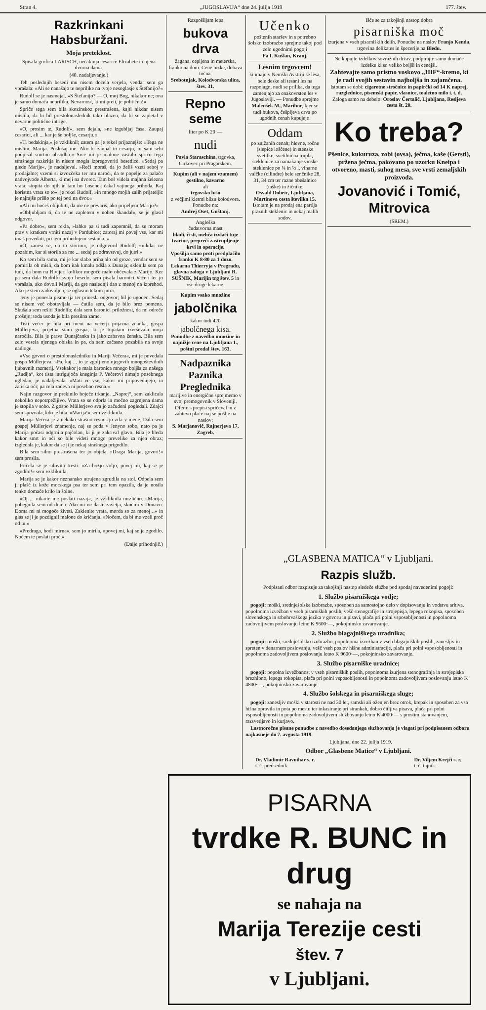Stran 4. „JUGOSLAVIJA“ dne 24. julija 1919 177. štev.
Razkrinkani Habsburžani.
Moja preteklost.
Spisala grofica LARISCH, nečakinja cesarice Elizabete in njena dvorna dama.
(40. nadaljevanje.)
Teh poslednjih besedi mu nisem docela verjela, vendar sem ga vprašala: »Ali se nanašajo te neprilike na tvoje nesoglasje s Štefanijo?«
Rudolf se je nasmejal. »S Štefanijo? — O, moj Bog, nikakor ne; ona je samo domača neprilika. Nevarnost, ki mi preti, je politična!«
Spričo tega sem bila skozinskoz prestrašena, kajti nikdar nisem mislila, da bi bil prestolonaslednik tako blazen, da bi se zapletal v nevarne politične intrige.
»O, prosim te, Rudolf«, sem dejala, »ne izgubljaj časa. Zaupaj cesarici, ali ... kar je še boljše, cesarju.«
»Ti bedakinja,« je vzkliknil; zatem pa je rekel prijaznejše: »Tega ne mislim, Marija. Poslušaj me. Ako bi zaupal to cesarju, bi sam sebi podpisal smrtno obsodbo.« Srce mi je malone zastalo spričo tega strašnega razkritja in nisem mogla izpregovoriti besedice. »Sedaj pa glede Marije«, je nadaljeval. »Reči moraš, da jo želiš vzeti seboj v prodajalne; vzemi si izvozčeka ter mu naroči, da te popelje za palačo nadvojvode Alberta, ki meji na dvorec. Tam boš videla majhna železna vrata; stopita do njih in tam bo Loschek čakal vajinega prihoda. Kaj koristna vrata so to«, je rekel Rudolf, »in mnogo mojih zalih prijateljic je najrajše prišlo po tej poti na dvor.«
»Ali mi hočeš obljubiti, da me ne prevariš, ako pripeljem Marijo?«
»Obljubljam ti, da te ne zapletem v noben škandal«, se je glasil odgovor.
»Pa dobro«, sem rekla, »lahko pa si tudi zapomniš, da se moram prav v kratkem vrniti nazaj v Pardubice; zatoraj mi povej vse, kar mi imaš povedati, pri tem prihodnjem sestanku.«
»O, zanesi se, da to storim«, je odgovoril Rudolf; »nikdar ne pozabim, kar si storila za me ... sedaj pa zdravstvuj, do jutri.«
Ko sem bila sama, mi je kar slabo prihajalo od groze, vendar sem se pomirila ob misli, da bom itak kmalu odšla z Dunaja; sklenila sem pa tudi, da bom na Rivijeri kolikor mogoče malo občevala z Marijo. Ker pa sem dala Rudolfu svojo besedo, sem pisala baronici Večeri ter jo vprašala, ako dovoli Mariji, da gre naslednji dan z menoj na izprehod. Ako je stem zadovoljna, se oglasim tekom jutra.
Jeny je ponesla pismo tja ter prinesla odgovor; bil je ugoden. Sedaj se nisem več obotavljala — čutila sem, da je bilo brez pomena. Skušala sem rešiti Rudolfa; dala sem baronici priložnost, da mi odreče prošnjo; toda usoda je bila presilna zame.
Tisti večer je bila pri meni na večerji prijazna znanka, gospa Müllerjeva, prijetna stara gospa, ki je tupatam izvrševala moja naročila. Bila je prava Dunajčanka in jako zabavna ženska. Bila sem zelo vesela njenega obiska in pa, da sem začasno pozabila na svoje nadloge.
»Vse govori o prestolonasledniku in Mariji Večera«, mi je povedala gospa Müllerjeva. »Pa, kaj ... to je zgolj eno njegovih mnogoštevilnih ljubavnih razmerij. Vsekakor je mala baronica mnogo boljša za našega „Rudija“, kot tista intrigujoča kneginja P. Večerovi nimajo posebnega ugleda«, je nadaljevala. »Mati ve vse, kakor mi pripovedujejo, in zatiska oči; pa cela zadeva ni posebno resna.«
Najin razgovor je prekinilo boječe trkanje. „Naprej“, sem zaklicala nekoliko nepotrpežljivo. Vrata so se odprla in močno zagrnjena dama je stopila v sobo. Z gospo Müllerjevo sva jo začudeni pogledali. Zdajci sem spoznala, kdo je bila. »Marija!« sem vzkliknila.
Marija Večera je z nekako strašno resnostjo zrla v mene. Dala sem gospej Müllerjevi znamenje, naj se poda v Jenyno sobo, nato pa je Marija počasi odgrnila pajčolan, ki ji je zakrival glavo. Bila je bleda kakor smrt in oči so bile videti mnogo prevelike za njen obraz; izgledala je, kakor da se ji je nekaj strašnega prigodilo.
Bila sem silno prestrašena ter jo objela. »Draga Marija, govori!« sem prosila.
Pričela se je silovito tresti. »Za božjo voljo, povej mi, kaj se je zgodilo!« sem vzkliknila.
Marija se je kakor neznansko utrujena zgrudila na stol. Odpela sem ji plašč iz kože morskega psa ter sem pri tem opazila, da je nosila tenko domače krilo in šolne.
»Oj ... nikarte me poslati nazaj«, je vzkliknila mrzlično. »Marija, pobegnila sem od doma. Ako mi ne daste zavetja, skočim v Donavo. Doma mi ni mogoče živeti. Zaklenite vrata, morda so za menoj ..« in glas se ji je pozdignil malone do kričanja. »Nočem, da bi me vzeli proč od tu.«
»Predraga, bodi mirna«, sem jo mirila, »povej mi, kaj se je zgodilo. Nočem te poslati proč.«
(Dalje prihodnjič.)
Razpošiljam lepa
bukova drva
žagana, cepljena in meterska, franko na dom. Cene nizke, dobava točna.
Srebotnjak, Kolodvorska ulica, štev. 31.
Repno seme
liter po K 20·—
nudi
Pavla Staraschina, trgovka, Cirkovec pri Pragarskem.
Kupim (ali v najem vzamem) gostilno, kavarno
ali
trgovsko hišo
z večjimi kletmi blizu kolodvora. Ponudbe na:
Andrej Oset, Guštanj.
Angleška
čudatvorna mast
hladi, čisti, mehča izvlači tuje tvarine, preprečí zastrupljenje krvi in operacije.
Vpošilja samo proti predplačilu franko K 8·80 za 1 dozo.
Lekarna Thierryja v Pregradu, glavna zaloga v Ljubljani R. SUŠNIK, Marijin trg štev. 5 in vse druge lekarne.
Kupim vsako množino
jabolčnika
kakor tudi 420
jabolčnega kisa.
Ponudbe z navedbo množine in najnižje cene na Ljubljana 1., poštni predal štev. 163.
Nadpaznika
Paznika
Preglednika
marljive in energične sprejmemo v svoj premogovnik v Sloveniji. Oferte s prepisi spričeval in z zahtevo plače naj se pošlje na naslov:
S. Marjanovič, Rajnerjeva 17, Zagreb.
Učenko
poštenih staršev in s potrebno šolsko izobrazbo sprejme takoj pod zelo ugodnimi pogoji
Fa I. Kušlan, Kranj.
Lesnim trgovcem!
ki imajo v Nemški Avstriji še lesa, bele deske ali tesani les na razpolago, nudi se prilika, da tega zamenjajo za enakovrsten les v Jugoslaviji. — Ponudbe sprejme Malenšek M., Maribor, kjer se tudi bukova, češpljeva drva po ugodnih cenah kupujejo.
Oddam
po znižanih cenah; hlevne, ročne (slepice loščene) in stenske svetilke, svetilnična trupla, steklenice za namakanje vinske steklenice po ¼ in ½ l, viharne valčke (cilindre) bele senčnike 28, 31, 34 cm ter razne obešalnice (taške) in žičnike.
Osvald Dobeic, Ljubljana, Martinova cesta številka 15.
Istotam je na prodaj ena partija praznih steklenic in nekaj malih sodov.
Išče se za takojšnji nastop dobra
pisarniška moč
izurjena v vseh pisarniških delih. Ponudbe na naslov Franjo Kenda, trgovina delikates in špecerije na Bledu.
Ne kupujte izdelkov sovražnih držav, podpirajte samo domače izdelke ki so veliko boljši in cenejši.
Zahtevajte samo pristno voskovo „HIF“-kremo, ki je radi svojih sestavin najboljša in zajamčena.
Istotam se dobi: cigaretne stročnice in papirčki od 14 K naprej, razglednice, pisemski papir, vlasnice, toaletno milo i. t. d.
Zaloga samo na debelo: Oroslav Čertalič, Ljubljana, Resljeva cesta št. 20.
Ko treba?
Pšenice, kukuruza, zobi (ovsa), ječma, kaše (Gersti), pržena ječma, pakovano po uzorku Kneipa i otvoreno, masti, suhog mesa, sve vrsti zemaljskih proizvoda.
Jovanović i Tomić, Mitrovica
(SREM.)
„GLASBENA MATICA“ v Ljubljani.
Razpis služb.
Podpisani odbor razpisuje za takojšnji nastop sledeče službe pod spodaj navedenimi pogoji:
1. Službo pisarniškega vodje;
pogoji: moški, srednješolske izobrazbe, sposoben za samostojno delo v dopisovanju in vodstvu arhiva, popolnoma izvežban v vseh pisarniških poslih, vešč stenografije in strojepisja, lepega rokopisa, sposoben slovenskega in srbohrvaškega jezika v govoru in pisavi, plača pri polni vsposobljenosti in popolnoma zadovoljivem poslovanju letno K 9600·—, pokojninsko zavarovanje.
2. Službo blagajniškega uradnika;
pogoji: moški, srednješolsko izobrazbo, popolnoma izvežban v vseh blagajniških poslih, zanesljiv in spreten v denarnem poslovanju, vešč vseh poslov hišne administracije, plača pri polni vsposobljenosti in popolnoma zadovoljivem poslovanju letno K 9600·—, pokojninsko zavarovanje.
3. Službo pisarniške uradnice;
pogoji: popolna izvežbanost v vseh pisarniških poslih, popolnoma izurjena stenografinja in strojepiska brezhibno, lepega rokopisa, plača pri polni vsposobljenosti in popolnoma zadovoljivem poslovanju letno K 4800·—, pokojninsko zavarovanje.
4. Službo šolskega in pisarniškega sluge;
pogoji: zanesljiv moški v starosti ne nad 30 let, samski ali oženjen brez otrok, krepak in sposoben za vsa hišna opravila in pota po mestu ter inkasiranje pri strankah, dobro čitljiva pisava, plača pri polni vsposobljenosti in popolnoma zadovoljivem službovanju letno K 4000·— s prostim stanovanjem, razsvetljavo in kurjavo.
Lastnoročno pisane ponudbe z navedbo dosedanjega službovanja je vlagati pri podpisanem odboru najkasneje do 7. avgusta 1919.
Ljubljana, dne 22. julija 1919.
Odbor „Glasbene Matice“ v Ljubljani.
Dr. Vladimir Ravnihar s. r.
t. č. predsednik. Dr. Viljem Krejči s. r.
t. č. tajnik.
PISARNA
tvrdke R. BUNC in drug
se nahaja na
Marija Terezije cesti
štev. 7
v Ljubljani.